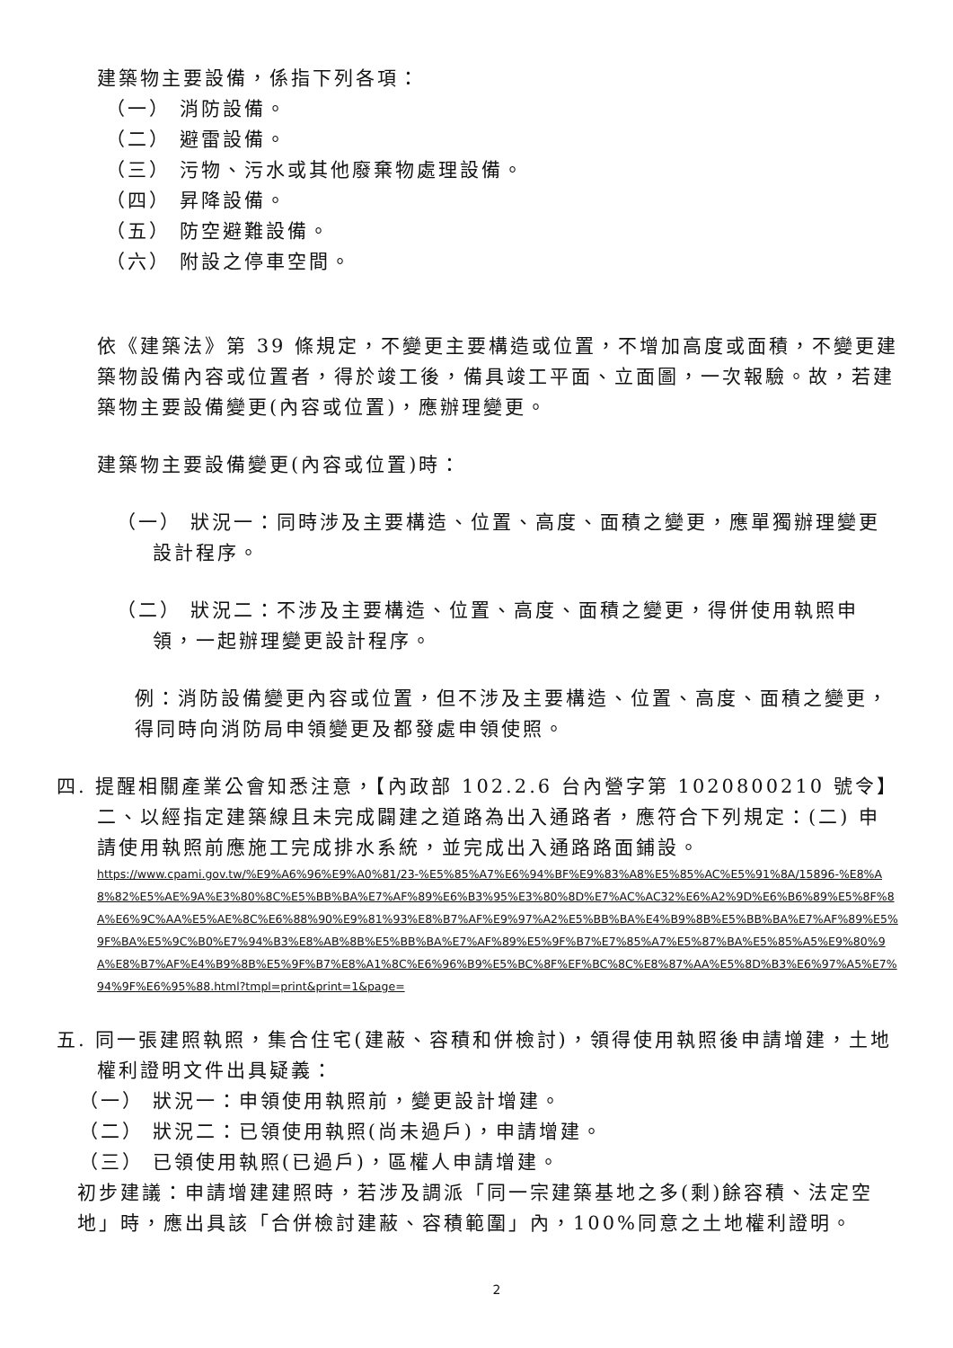建築物主要設備，係指下列各項：
（一） 消防設備。
（二） 避雷設備。
（三） 污物、污水或其他廢棄物處理設備。
（四） 昇降設備。
（五） 防空避難設備。
（六） 附設之停車空間。
依《建築法》第 39 條規定，不變更主要構造或位置，不增加高度或面積，不變更建築物設備內容或位置者，得於竣工後，備具竣工平面、立面圖，一次報驗。故，若建築物主要設備變更(內容或位置)，應辦理變更。
建築物主要設備變更(內容或位置)時：
（一） 狀況一：同時涉及主要構造、位置、高度、面積之變更，應單獨辦理變更設計程序。
（二） 狀況二：不涉及主要構造、位置、高度、面積之變更，得併使用執照申領，一起辦理變更設計程序。
例：消防設備變更內容或位置，但不涉及主要構造、位置、高度、面積之變更，得同時向消防局申領變更及都發處申領使照。
四. 提醒相關產業公會知悉注意，【內政部 102.2.6 台內營字第 1020800210 號令】二、以經指定建築線且未完成闢建之道路為出入通路者，應符合下列規定：(二) 申請使用執照前應施工完成排水系統，並完成出入通路路面鋪設。
https://www.cpami.gov.tw/%E9%A6%96%E9%A0%81/23-%E5%85%A7%E6%94%BF%E9%83%A8%E5%85%AC%E5%91%8A/15896-%E8%A8%82%E5%AE%9A%E3%80%8C%E5%BB%BA%E7%AF%89%E6%B3%95%E3%80%8D%E7%AC%AC32%E6%A2%9D%E6%B6%89%E5%8F%8A%E6%9C%AA%E5%AE%8C%E6%88%90%E9%81%93%E8%B7%AF%E9%97%A2%E5%BB%BA%E4%B9%8B%E5%BB%BA%E7%AF%89%E5%9F%BA%E5%9C%B0%E7%94%B3%E8%AB%8B%E5%BB%BA%E7%AF%89%E5%9F%B7%E7%85%A7%E5%87%BA%E5%85%A5%E9%80%9A%E8%B7%AF%E4%B9%8B%E5%9F%B7%E8%A1%8C%E6%96%B9%E5%BC%8F%EF%BC%8C%E8%87%AA%E5%8D%B3%E6%97%A5%E7%94%9F%E6%95%88.html?tmpl=print&print=1&page=
五. 同一張建照執照，集合住宅(建蔽、容積和併檢討)，領得使用執照後申請增建，土地權利證明文件出具疑義：
（一） 狀況一：申領使用執照前，變更設計增建。
（二） 狀況二：已領使用執照(尚未過戶)，申請增建。
（三） 已領使用執照(已過戶)，區權人申請增建。
初步建議：申請增建建照時，若涉及調派「同一宗建築基地之多(剩)餘容積、法定空地」時，應出具該「合併檢討建蔽、容積範圍」內，100%同意之土地權利證明。
2